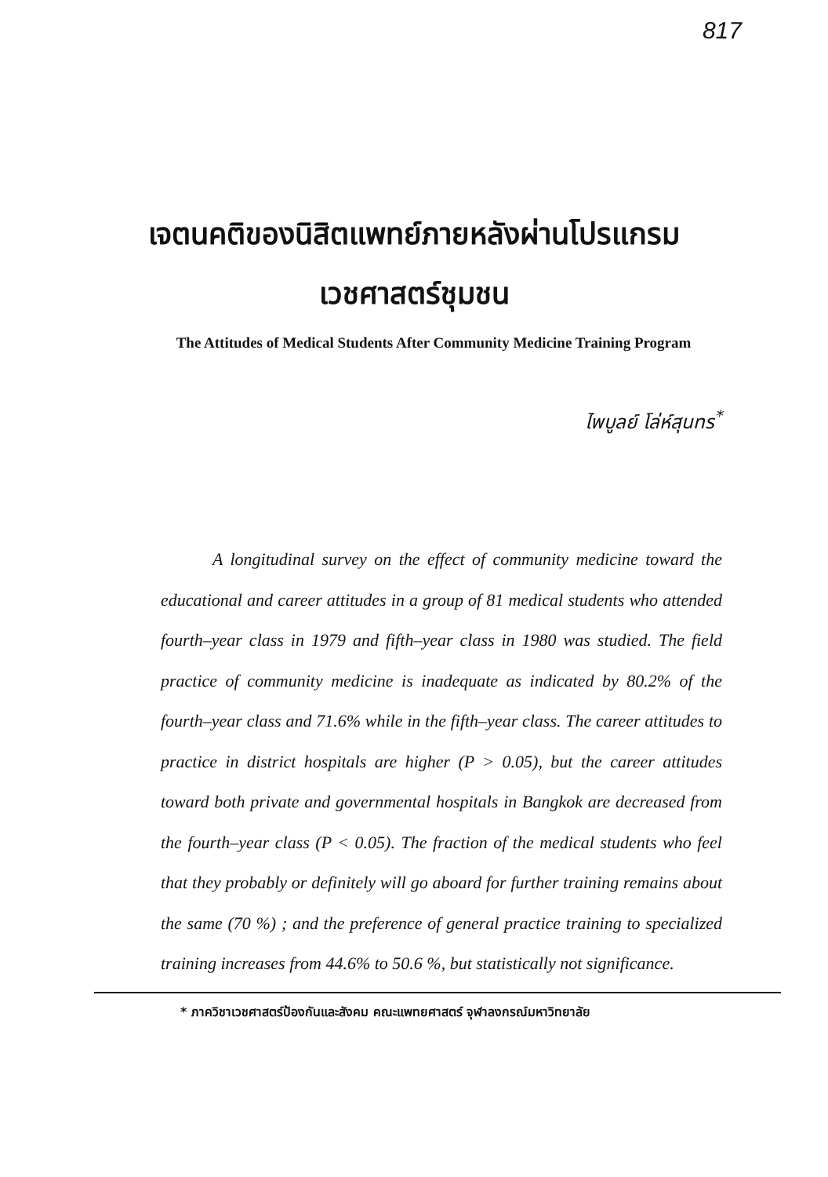817
เจตนคติของนิสิตแพทย์ภายหลังผ่านโปรแกรม
เวชศาสตร์ชุมชน
The Attitudes of Medical Students After Community Medicine Training Program
ไพบูลย์ โล่ห์สุนทร<sup>*</sup>
A longitudinal survey on the effect of community medicine toward the educational and career attitudes in a group of 81 medical students who attended fourth–year class in 1979 and fifth–year class in 1980 was studied. The field practice of community medicine is inadequate as indicated by 80.2% of the fourth–year class and 71.6% while in the fifth–year class. The career attitudes to practice in district hospitals are higher (P > 0.05), but the career attitudes toward both private and governmental hospitals in Bangkok are decreased from the fourth–year class (P < 0.05). The fraction of the medical students who feel that they probably or definitely will go aboard for further training remains about the same (70 %) ; and the preference of general practice training to specialized training increases from 44.6% to 50.6 %, but statistically not significance.
* ภาควิชาเวชศาสตร์ป้องกันและสังคม คณะแพทยศาสตร์ จุฬาลงกรณ์มหาวิทยาลัย